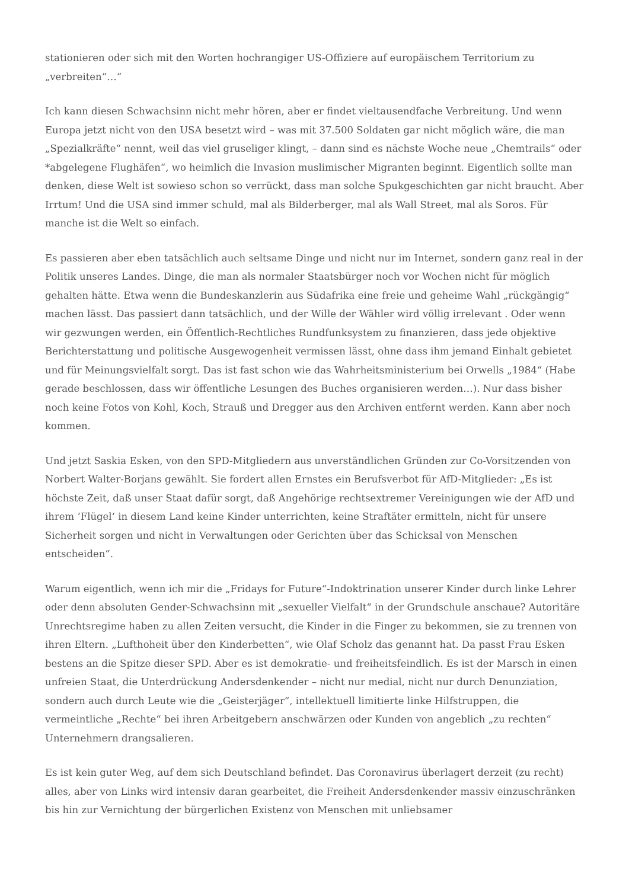stationieren oder sich mit den Worten hochrangiger US-Offiziere auf europäischem Territorium zu „verbreiten“…“
Ich kann diesen Schwachsinn nicht mehr hören, aber er findet vieltausendfache Verbreitung. Und wenn Europa jetzt nicht von den USA besetzt wird – was mit 37.500 Soldaten gar nicht möglich wäre, die man „Spezialkräfte“ nennt, weil das viel gruseliger klingt, – dann sind es nächste Woche neue „Chemtrails“ oder *abgelegene Flughäfen“, wo heimlich die Invasion muslimischer Migranten beginnt. Eigentlich sollte man denken, diese Welt ist sowieso schon so verrückt, dass man solche Spukgeschichten gar nicht braucht. Aber Irrtum! Und die USA sind immer schuld, mal als Bilderberger, mal als Wall Street, mal als Soros. Für manche ist die Welt so einfach.
Es passieren aber eben tatsächlich auch seltsame Dinge und nicht nur im Internet, sondern ganz real in der Politik unseres Landes. Dinge, die man als normaler Staatsbürger noch vor Wochen nicht für möglich gehalten hätte. Etwa wenn die Bundeskanzlerin aus Südafrika eine freie und geheime Wahl „rückgängig“ machen lässt. Das passiert dann tatsächlich, und der Wille der Wähler wird völlig irrelevant . Oder wenn wir gezwungen werden, ein Öffentlich-Rechtliches Rundfunksystem zu finanzieren, dass jede objektive Berichterstattung und politische Ausgewogenheit vermissen lässt, ohne dass ihm jemand Einhalt gebietet und für Meinungsvielfalt sorgt. Das ist fast schon wie das Wahrheitsministerium bei Orwells „1984“ (Habe gerade beschlossen, dass wir öffentliche Lesungen des Buches organisieren werden…). Nur dass bisher noch keine Fotos von Kohl, Koch, Strauß und Dregger aus den Archiven entfernt werden. Kann aber noch kommen.
Und jetzt Saskia Esken, von den SPD-Mitgliedern aus unverständlichen Gründen zur Co-Vorsitzenden von Norbert Walter-Borjans gewählt. Sie fordert allen Ernstes ein Berufsverbot für AfD-Mitglieder: „Es ist höchste Zeit, daß unser Staat dafür sorgt, daß Angehörige rechtsextremer Vereinigungen wie der AfD und ihrem ‘Flügel‘ in diesem Land keine Kinder unterrichten, keine Straftäter ermitteln, nicht für unsere Sicherheit sorgen und nicht in Verwaltungen oder Gerichten über das Schicksal von Menschen entscheiden“.
Warum eigentlich, wenn ich mir die „Fridays for Future“-Indoktrination unserer Kinder durch linke Lehrer oder denn absoluten Gender-Schwachsinn mit „sexueller Vielfalt“ in der Grundschule anschaue? Autoritäre Unrechtsregime haben zu allen Zeiten versucht, die Kinder in die Finger zu bekommen, sie zu trennen von ihren Eltern. „Lufthoheit über den Kinderbetten“, wie Olaf Scholz das genannt hat. Da passt Frau Esken bestens an die Spitze dieser SPD. Aber es ist demokratie- und freiheitsfeindlich. Es ist der Marsch in einen unfreien Staat, die Unterdrückung Andersdenkender – nicht nur medial, nicht nur durch Denunziation, sondern auch durch Leute wie die „Geisterjäger“, intellektuell limitierte linke Hilfstruppen, die vermeintliche „Rechte“ bei ihren Arbeitgebern anschwärzen oder Kunden von angeblich „zu rechten“ Unternehmern drangsalieren.
Es ist kein guter Weg, auf dem sich Deutschland befindet. Das Coronavirus überlagert derzeit (zu recht) alles, aber von Links wird intensiv daran gearbeitet, die Freiheit Andersdenkender massiv einzuschränken bis hin zur Vernichtung der bürgerlichen Existenz von Menschen mit unliebsamer